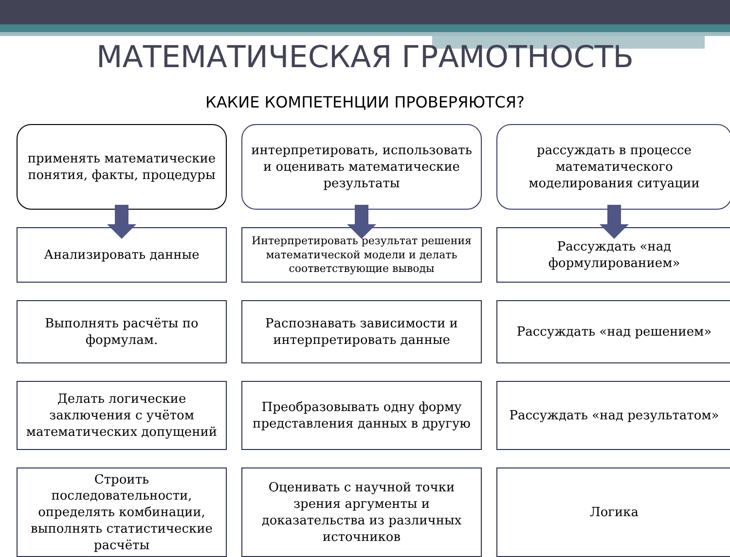МАТЕМАТИЧЕСКАЯ ГРАМОТНОСТЬ
КАКИЕ КОМПЕТЕНЦИИ ПРОВЕРЯЮТСЯ?
применять математические понятия, факты, процедуры
интерпретировать, использовать и оценивать математические результаты
рассуждать в процессе математического моделирования ситуации
Анализировать данные
Интерпретировать результат решения математической модели и делать соответствующие выводы
Рассуждать «над формулированием»
Выполнять расчёты по формулам.
Распознавать зависимости и интерпретировать данные
Рассуждать «над решением»
Делать логические заключения с учётом математических допущений
Преобразовывать одну форму представления данных в другую
Рассуждать «над результатом»
Строить последовательности, определять комбинации, выполнять статистические расчёты
Оценивать с научной точки зрения аргументы и доказательства из различных источников
Логика